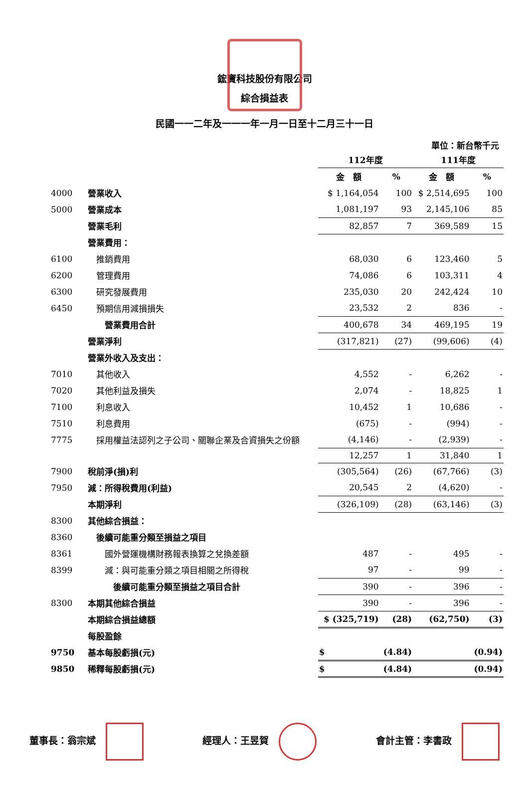鋐寶科技股份有限公司
綜合損益表
民國一一二年及一一一年一月一日至十二月三十一日
單位：新台幣千元
| | | 112年度 | | 111年度 | |
| | | 金 額 | % | 金 額 | % |
| 4000 | 營業收入 | $ 1,164,054 | 100 | $ 2,514,695 | 100 |
| 5000 | 營業成本 | 1,081,197 | 93 | 2,145,106 | 85 |
| | 營業毛利 | 82,857 | 7 | 369,589 | 15 |
| | 營業費用： | | | | |
| 6100 | 推銷費用 | 68,030 | 6 | 123,460 | 5 |
| 6200 | 管理費用 | 74,086 | 6 | 103,311 | 4 |
| 6300 | 研究發展費用 | 235,030 | 20 | 242,424 | 10 |
| 6450 | 預期信用減損損失 | 23,532 | 2 | 836 | - |
| | 營業費用合計 | 400,678 | 34 | 469,195 | 19 |
| | 營業淨利 | (317,821) | (27) | (99,606) | (4) |
| | 營業外收入及支出： | | | | |
| 7010 | 其他收入 | 4,552 | - | 6,262 | - |
| 7020 | 其他利益及損失 | 2,074 | - | 18,825 | 1 |
| 7100 | 利息收入 | 10,452 | 1 | 10,686 | - |
| 7510 | 利息費用 | (675) | - | (994) | - |
| 7775 | 採用權益法認列之子公司、關聯企業及合資損失之份額 | (4,146) | - | (2,939) | - |
| | | 12,257 | 1 | 31,840 | 1 |
| 7900 | 稅前淨(損)利 | (305,564) | (26) | (67,766) | (3) |
| 7950 | 減：所得稅費用(利益) | 20,545 | 2 | (4,620) | - |
| | 本期淨利 | (326,109) | (28) | (63,146) | (3) |
| 8300 | 其他綜合損益： | | | | |
| 8360 | 後續可能重分類至損益之項目 | | | | |
| 8361 | 國外營運機構財務報表換算之兌換差額 | 487 | - | 495 | - |
| 8399 | 減：與可能重分類之項目相關之所得稅 | 97 | - | 99 | - |
| | 後續可能重分類至損益之項目合計 | 390 | - | 396 | - |
| 8300 | 本期其他綜合損益 | 390 | - | 396 | - |
| | 本期綜合損益總額 | $ (325,719) | (28) | (62,750) | (3) |
| | 每股盈餘 | | | | |
| 9750 | 基本每股虧損(元) | $ | (4.84) | | (0.94) |
| 9850 | 稀釋每股虧損(元) | $ | (4.84) | | (0.94) |
董事長：翁宗斌 經理人：王昱賀 會計主管：李書政